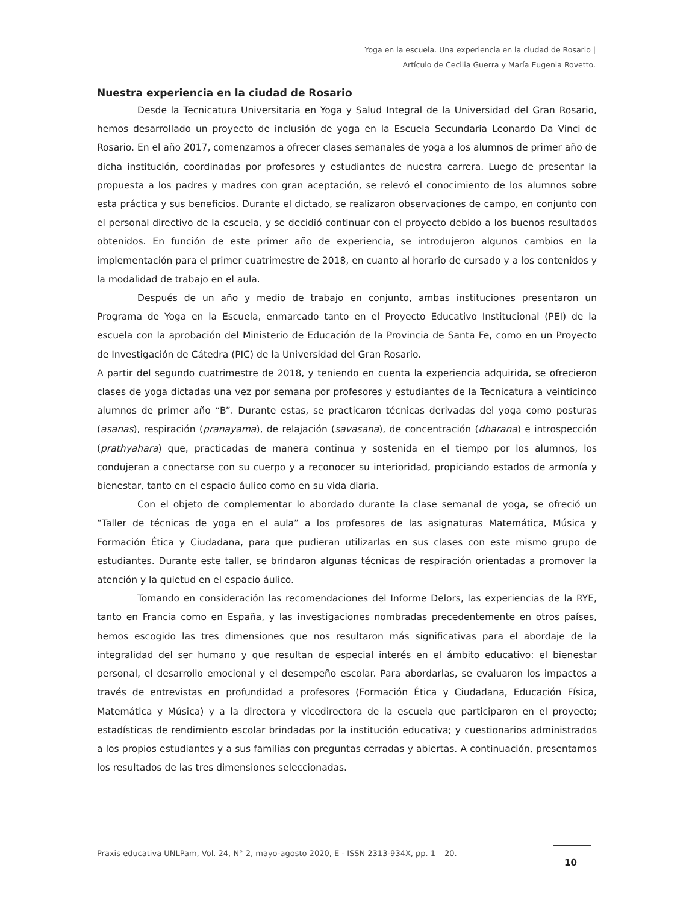Yoga en la escuela. Una experiencia en la ciudad de Rosario |
Artículo de Cecilia Guerra y María Eugenia Rovetto.
Nuestra experiencia en la ciudad de Rosario
Desde la Tecnicatura Universitaria en Yoga y Salud Integral de la Universidad del Gran Rosario, hemos desarrollado un proyecto de inclusión de yoga en la Escuela Secundaria Leonardo Da Vinci de Rosario. En el año 2017, comenzamos a ofrecer clases semanales de yoga a los alumnos de primer año de dicha institución, coordinadas por profesores y estudiantes de nuestra carrera. Luego de presentar la propuesta a los padres y madres con gran aceptación, se relevó el conocimiento de los alumnos sobre esta práctica y sus beneficios. Durante el dictado, se realizaron observaciones de campo, en conjunto con el personal directivo de la escuela, y se decidió continuar con el proyecto debido a los buenos resultados obtenidos. En función de este primer año de experiencia, se introdujeron algunos cambios en la implementación para el primer cuatrimestre de 2018, en cuanto al horario de cursado y a los contenidos y la modalidad de trabajo en el aula.
Después de un año y medio de trabajo en conjunto, ambas instituciones presentaron un Programa de Yoga en la Escuela, enmarcado tanto en el Proyecto Educativo Institucional (PEI) de la escuela con la aprobación del Ministerio de Educación de la Provincia de Santa Fe, como en un Proyecto de Investigación de Cátedra (PIC) de la Universidad del Gran Rosario.
A partir del segundo cuatrimestre de 2018, y teniendo en cuenta la experiencia adquirida, se ofrecieron clases de yoga dictadas una vez por semana por profesores y estudiantes de la Tecnicatura a veinticinco alumnos de primer año “B”. Durante estas, se practicaron técnicas derivadas del yoga como posturas (asanas), respiración (pranayama), de relajación (savasana), de concentración (dharana) e introspección (prathyahara) que, practicadas de manera continua y sostenida en el tiempo por los alumnos, los condujeran a conectarse con su cuerpo y a reconocer su interioridad, propiciando estados de armonía y bienestar, tanto en el espacio áulico como en su vida diaria.
Con el objeto de complementar lo abordado durante la clase semanal de yoga, se ofreció un “Taller de técnicas de yoga en el aula” a los profesores de las asignaturas Matemática, Música y Formación Ética y Ciudadana, para que pudieran utilizarlas en sus clases con este mismo grupo de estudiantes. Durante este taller, se brindaron algunas técnicas de respiración orientadas a promover la atención y la quietud en el espacio áulico.
Tomando en consideración las recomendaciones del Informe Delors, las experiencias de la RYE, tanto en Francia como en España, y las investigaciones nombradas precedentemente en otros países, hemos escogido las tres dimensiones que nos resultaron más significativas para el abordaje de la integralidad del ser humano y que resultan de especial interés en el ámbito educativo: el bienestar personal, el desarrollo emocional y el desempeño escolar. Para abordarlas, se evaluaron los impactos a través de entrevistas en profundidad a profesores (Formación Ética y Ciudadana, Educación Física, Matemática y Música) y a la directora y vicedirectora de la escuela que participaron en el proyecto; estadísticas de rendimiento escolar brindadas por la institución educativa; y cuestionarios administrados a los propios estudiantes y a sus familias con preguntas cerradas y abiertas. A continuación, presentamos los resultados de las tres dimensiones seleccionadas.
Praxis educativa UNLPam, Vol. 24, N° 2, mayo-agosto 2020, E - ISSN 2313-934X, pp. 1 – 20.
10